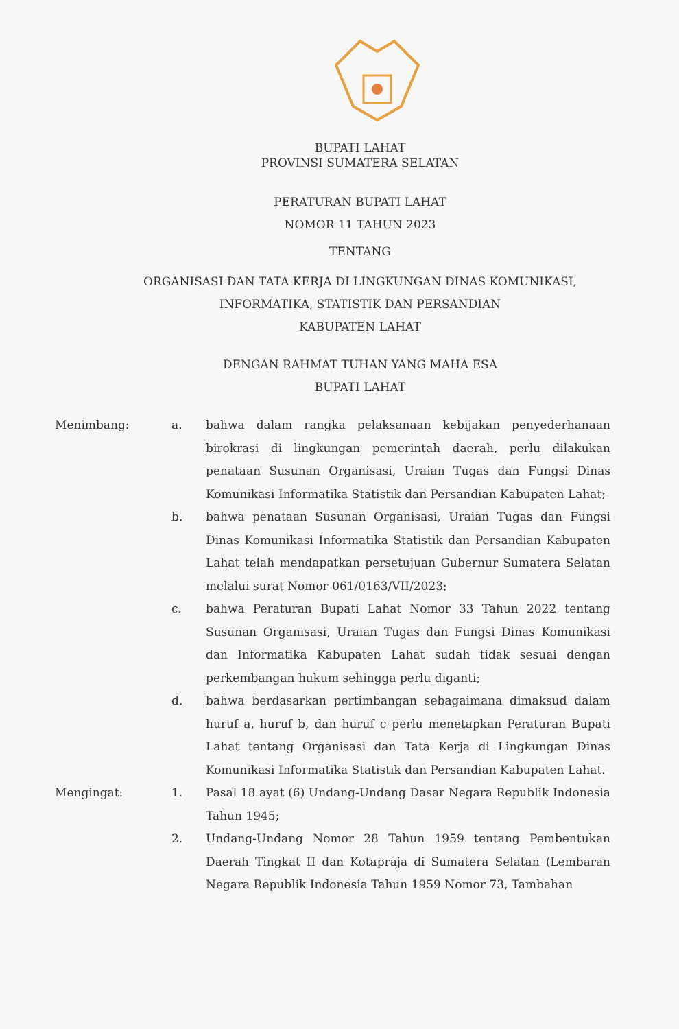BUPATI LAHAT
PROVINSI SUMATERA SELATAN
PERATURAN BUPATI LAHAT
NOMOR 11 TAHUN 2023
TENTANG
ORGANISASI DAN TATA KERJA DI LINGKUNGAN DINAS KOMUNIKASI,
INFORMATIKA, STATISTIK DAN PERSANDIAN
KABUPATEN LAHAT
DENGAN RAHMAT TUHAN YANG MAHA ESA
BUPATI LAHAT
Menimbang: a. bahwa dalam rangka pelaksanaan kebijakan penyederhanaan birokrasi di lingkungan pemerintah daerah, perlu dilakukan penataan Susunan Organisasi, Uraian Tugas dan Fungsi Dinas Komunikasi Informatika Statistik dan Persandian Kabupaten Lahat;
b. bahwa penataan Susunan Organisasi, Uraian Tugas dan Fungsi Dinas Komunikasi Informatika Statistik dan Persandian Kabupaten Lahat telah mendapatkan persetujuan Gubernur Sumatera Selatan melalui surat Nomor 061/0163/VII/2023;
c. bahwa Peraturan Bupati Lahat Nomor 33 Tahun 2022 tentang Susunan Organisasi, Uraian Tugas dan Fungsi Dinas Komunikasi dan Informatika Kabupaten Lahat sudah tidak sesuai dengan perkembangan hukum sehingga perlu diganti;
d. bahwa berdasarkan pertimbangan sebagaimana dimaksud dalam huruf a, huruf b, dan huruf c perlu menetapkan Peraturan Bupati Lahat tentang Organisasi dan Tata Kerja di Lingkungan Dinas Komunikasi Informatika Statistik dan Persandian Kabupaten Lahat.
Mengingat: 1. Pasal 18 ayat (6) Undang-Undang Dasar Negara Republik Indonesia Tahun 1945;
2. Undang-Undang Nomor 28 Tahun 1959 tentang Pembentukan Daerah Tingkat II dan Kotapraja di Sumatera Selatan (Lembaran Negara Republik Indonesia Tahun 1959 Nomor 73, Tambahan